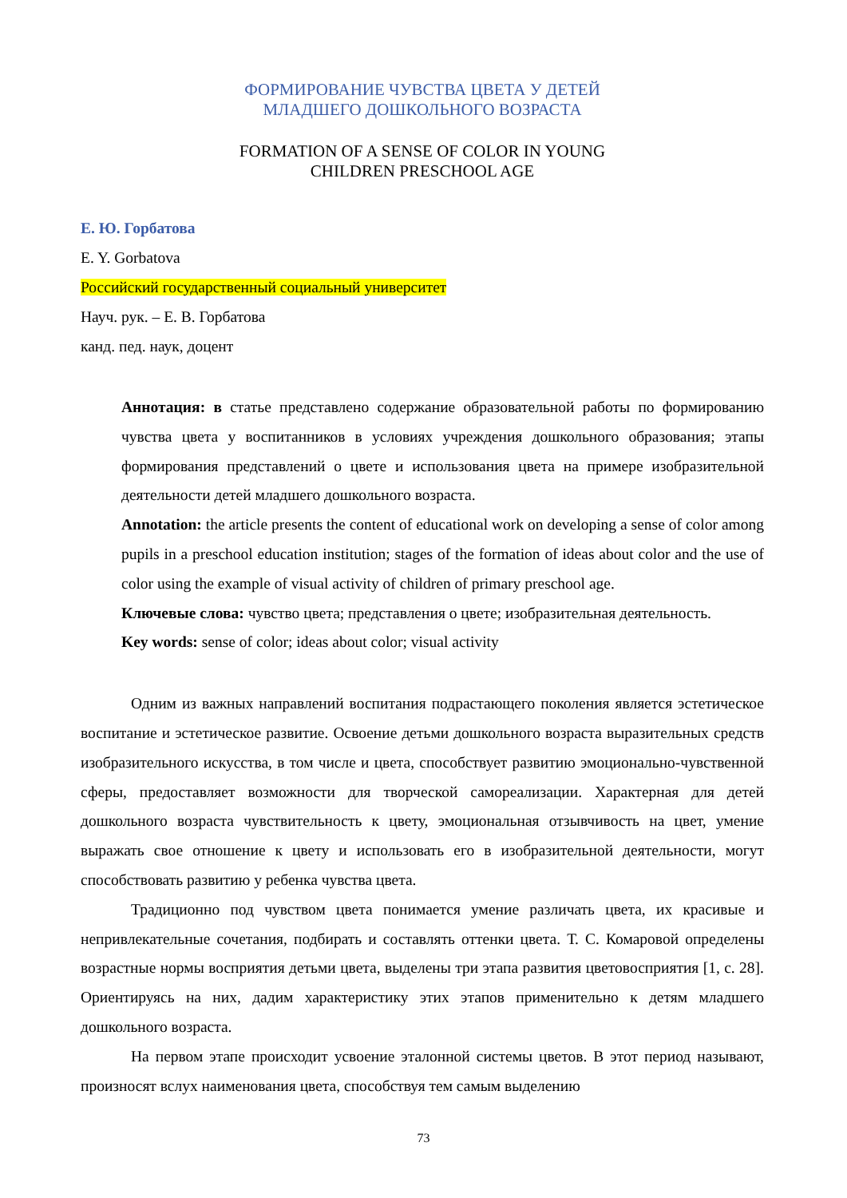ФОРМИРОВАНИЕ ЧУВСТВА ЦВЕТА У ДЕТЕЙ
МЛАДШЕГО ДОШКОЛЬНОГО ВОЗРАСТА
FORMATION OF A SENSE OF COLOR IN YOUNG
CHILDREN PRESCHOOL AGE
Е. Ю. Горбатова
E. Y. Gorbatova
Российский государственный социальный университет
Науч. рук. – Е. В. Горбатова
канд. пед. наук, доцент
Аннотация: в статье представлено содержание образовательной работы по формированию чувства цвета у воспитанников в условиях учреждения дошкольного образования; этапы формирования представлений о цвете и использования цвета на примере изобразительной деятельности детей младшего дошкольного возраста.
Annotation: the article presents the content of educational work on developing a sense of color among pupils in a preschool education institution; stages of the formation of ideas about color and the use of color using the example of visual activity of children of primary preschool age.
Ключевые слова: чувство цвета; представления о цвете; изобразительная деятельность.
Key words: sense of color; ideas about color; visual activity
Одним из важных направлений воспитания подрастающего поколения является эстетическое воспитание и эстетическое развитие. Освоение детьми дошкольного возраста выразительных средств изобразительного искусства, в том числе и цвета, способствует развитию эмоционально-чувственной сферы, предоставляет возможности для творческой самореализации. Характерная для детей дошкольного возраста чувствительность к цвету, эмоциональная отзывчивость на цвет, умение выражать свое отношение к цвету и использовать его в изобразительной деятельности, могут способствовать развитию у ребенка чувства цвета.
Традиционно под чувством цвета понимается умение различать цвета, их красивые и непривлекательные сочетания, подбирать и составлять оттенки цвета. Т. С. Комаровой определены возрастные нормы восприятия детьми цвета, выделены три этапа развития цветовосприятия [1, с. 28]. Ориентируясь на них, дадим характеристику этих этапов применительно к детям младшего дошкольного возраста.
На первом этапе происходит усвоение эталонной системы цветов. В этот период называют, произносят вслух наименования цвета, способствуя тем самым выделению
73